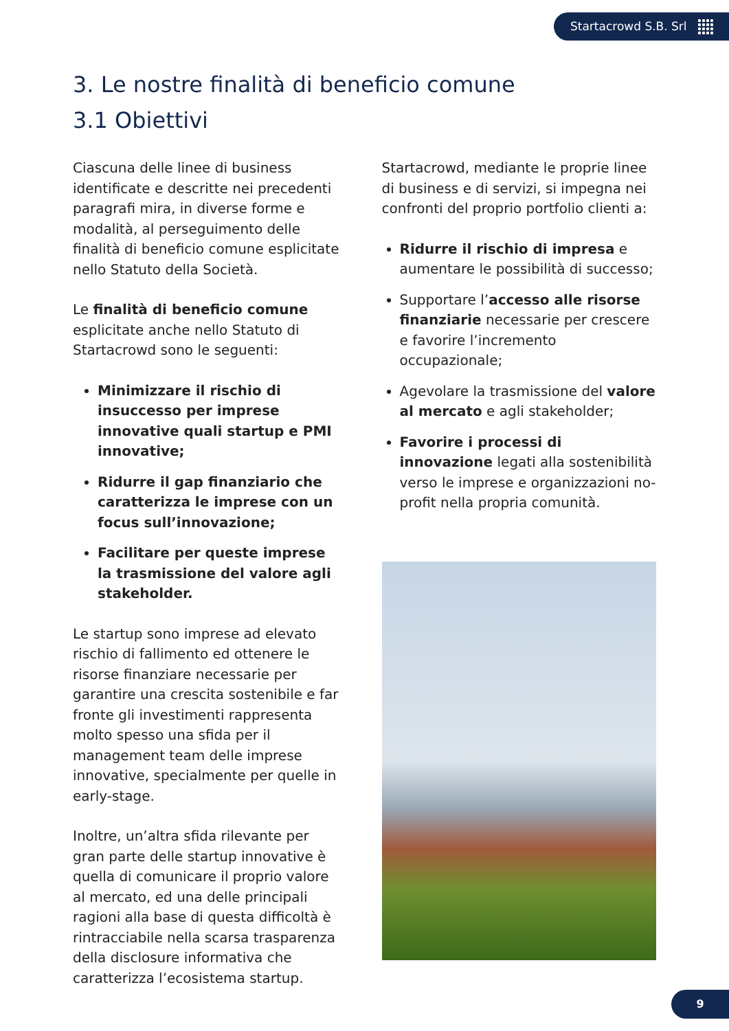Startacrowd S.B. Srl
3. Le nostre finalità di beneficio comune
3.1 Obiettivi
Ciascuna delle linee di business identificate e descritte nei precedenti paragrafi mira, in diverse forme e modalità, al perseguimento delle finalità di beneficio comune esplicitate nello Statuto della Società.
Le finalità di beneficio comune esplicitate anche nello Statuto di Startacrowd sono le seguenti:
Minimizzare il rischio di insuccesso per imprese innovative quali startup e PMI innovative;
Ridurre il gap finanziario che caratterizza le imprese con un focus sull’innovazione;
Facilitare per queste imprese la trasmissione del valore agli stakeholder.
Le startup sono imprese ad elevato rischio di fallimento ed ottenere le risorse finanziare necessarie per garantire una crescita sostenibile e far fronte gli investimenti rappresenta molto spesso una sfida per il management team delle imprese innovative, specialmente per quelle in early-stage.
Inoltre, un’altra sfida rilevante per gran parte delle startup innovative è quella di comunicare il proprio valore al mercato, ed una delle principali ragioni alla base di questa difficoltà è rintracciabile nella scarsa trasparenza della disclosure informativa che caratterizza l’ecosistema startup.
Startacrowd, mediante le proprie linee di business e di servizi, si impegna nei confronti del proprio portfolio clienti a:
Ridurre il rischio di impresa e aumentare le possibilità di successo;
Supportare l’accesso alle risorse finanziarie necessarie per crescere e favorire l’incremento occupazionale;
Agevolare la trasmissione del valore al mercato e agli stakeholder;
Favorire i processi di innovazione legati alla sostenibilità verso le imprese e organizzazioni no-profit nella propria comunità.
9